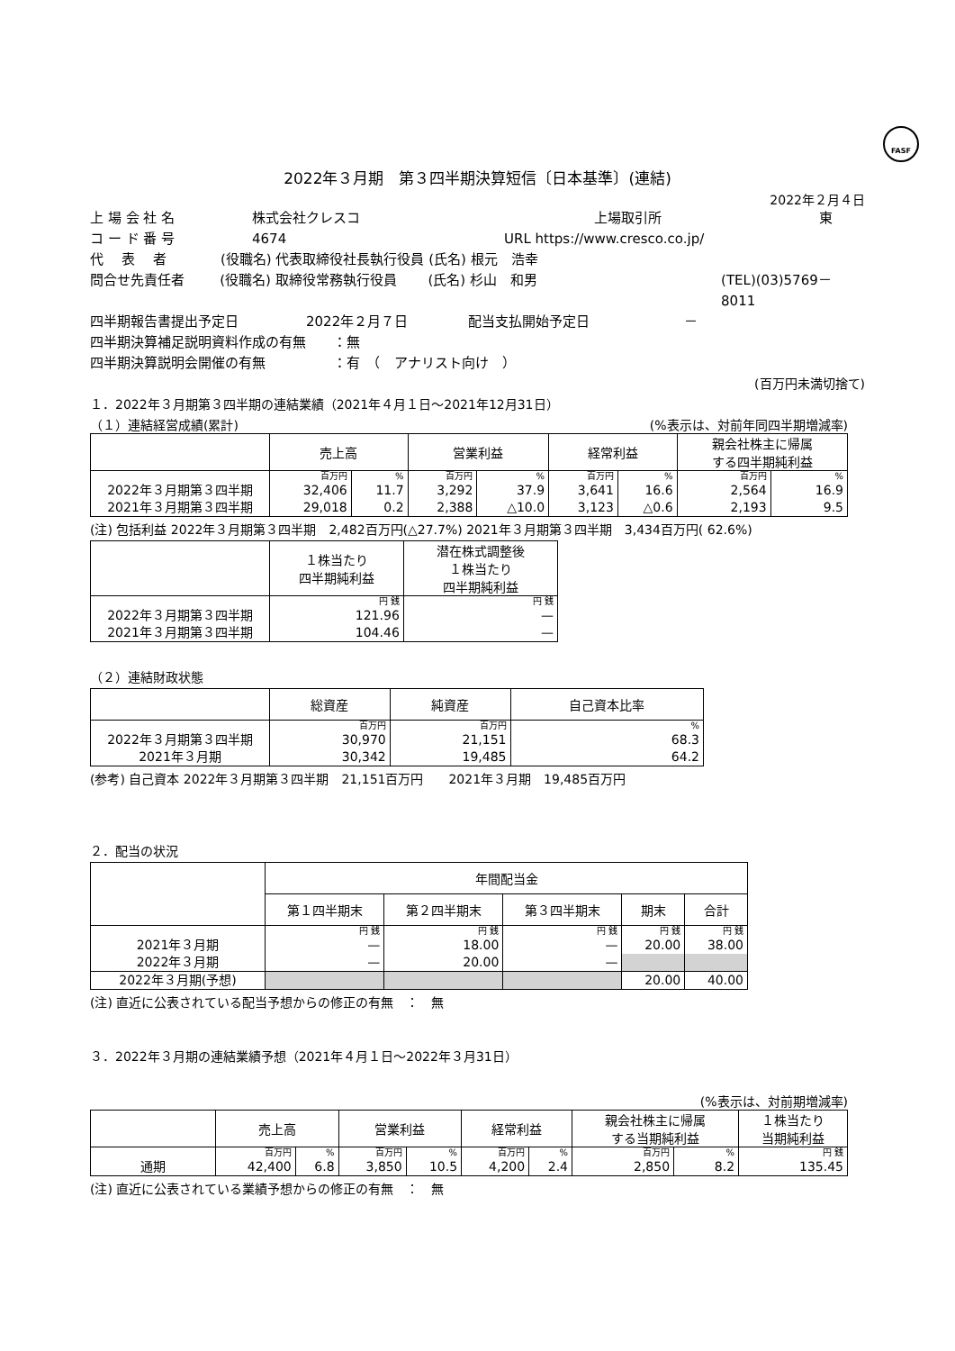FASF
2022年３月期　第３四半期決算短信〔日本基準〕(連結)
2022年２月４日
上 場 会 社 名 株式会社クレスコ 上場取引所 東
コ ー ド 番 号 4674 URL https://www.cresco.co.jp/
代　 表　 者 (役職名) 代表取締役社長執行役員 (氏名) 根元　浩幸
問合せ先責任者 (役職名) 取締役常務執行役員　　 (氏名) 杉山　和男 (TEL)(03)5769－8011
四半期報告書提出予定日 2022年２月７日 配当支払開始予定日 －
四半期決算補足説明資料作成の有無　　：無
四半期決算説明会開催の有無　　　　　：有　（　アナリスト向け　）
(百万円未満切捨て)
１．2022年３月期第３四半期の連結業績（2021年４月１日～2021年12月31日）
（１）連結経営成績(累計) (%表示は、対前年同四半期増減率)
| | 売上高 | | 営業利益 | | 経常利益 | | 親会社株主に帰属 する四半期純利益 | |
| --- | --- | --- | --- | --- | --- | --- | --- | --- |
| | 百万円 | % | 百万円 | % | 百万円 | % | 百万円 | % |
| 2022年３月期第３四半期 | 32,406 | 11.7 | 3,292 | 37.9 | 3,641 | 16.6 | 2,564 | 16.9 |
| 2021年３月期第３四半期 | 29,018 | 0.2 | 2,388 | △10.0 | 3,123 | △0.6 | 2,193 | 9.5 |
(注) 包括利益 2022年３月期第３四半期　2,482百万円(△27.7%) 2021年３月期第３四半期　3,434百万円( 62.6%)
| | １株当たり 四半期純利益 | 潜在株式調整後 １株当たり 四半期純利益 |
| --- | --- | --- |
| | 円 銭 | 円 銭 |
| 2022年３月期第３四半期 | 121.96 | — |
| 2021年３月期第３四半期 | 104.46 | — |
（２）連結財政状態
| | 総資産 | 純資産 | 自己資本比率 |
| --- | --- | --- | --- |
| | 百万円 | 百万円 | % |
| 2022年３月期第３四半期 | 30,970 | 21,151 | 68.3 |
| 2021年３月期 | 30,342 | 19,485 | 64.2 |
(参考) 自己資本 2022年３月期第３四半期　21,151百万円　　2021年３月期　19,485百万円
２．配当の状況
| | 年間配当金 | | | | |
| --- | --- | --- | --- | --- | --- |
| | 第１四半期末 | 第２四半期末 | 第３四半期末 | 期末 | 合計 |
| | 円 銭 | 円 銭 | 円 銭 | 円 銭 | 円 銭 |
| 2021年３月期 | — | 18.00 | — | 20.00 | 38.00 |
| 2022年３月期 | — | 20.00 | — | | |
| 2022年３月期(予想) | | | | 20.00 | 40.00 |
(注) 直近に公表されている配当予想からの修正の有無　：　無
３．2022年３月期の連結業績予想（2021年４月１日～2022年３月31日）
(%表示は、対前期増減率)
| | 売上高 | | 営業利益 | | 経常利益 | | 親会社株主に帰属 する当期純利益 | | １株当たり 当期純利益 |
| --- | --- | --- | --- | --- | --- | --- | --- | --- | --- |
| | 百万円 | % | 百万円 | % | 百万円 | % | 百万円 | % | 円 銭 |
| 通期 | 42,400 | 6.8 | 3,850 | 10.5 | 4,200 | 2.4 | 2,850 | 8.2 | 135.45 |
(注) 直近に公表されている業績予想からの修正の有無　：　無